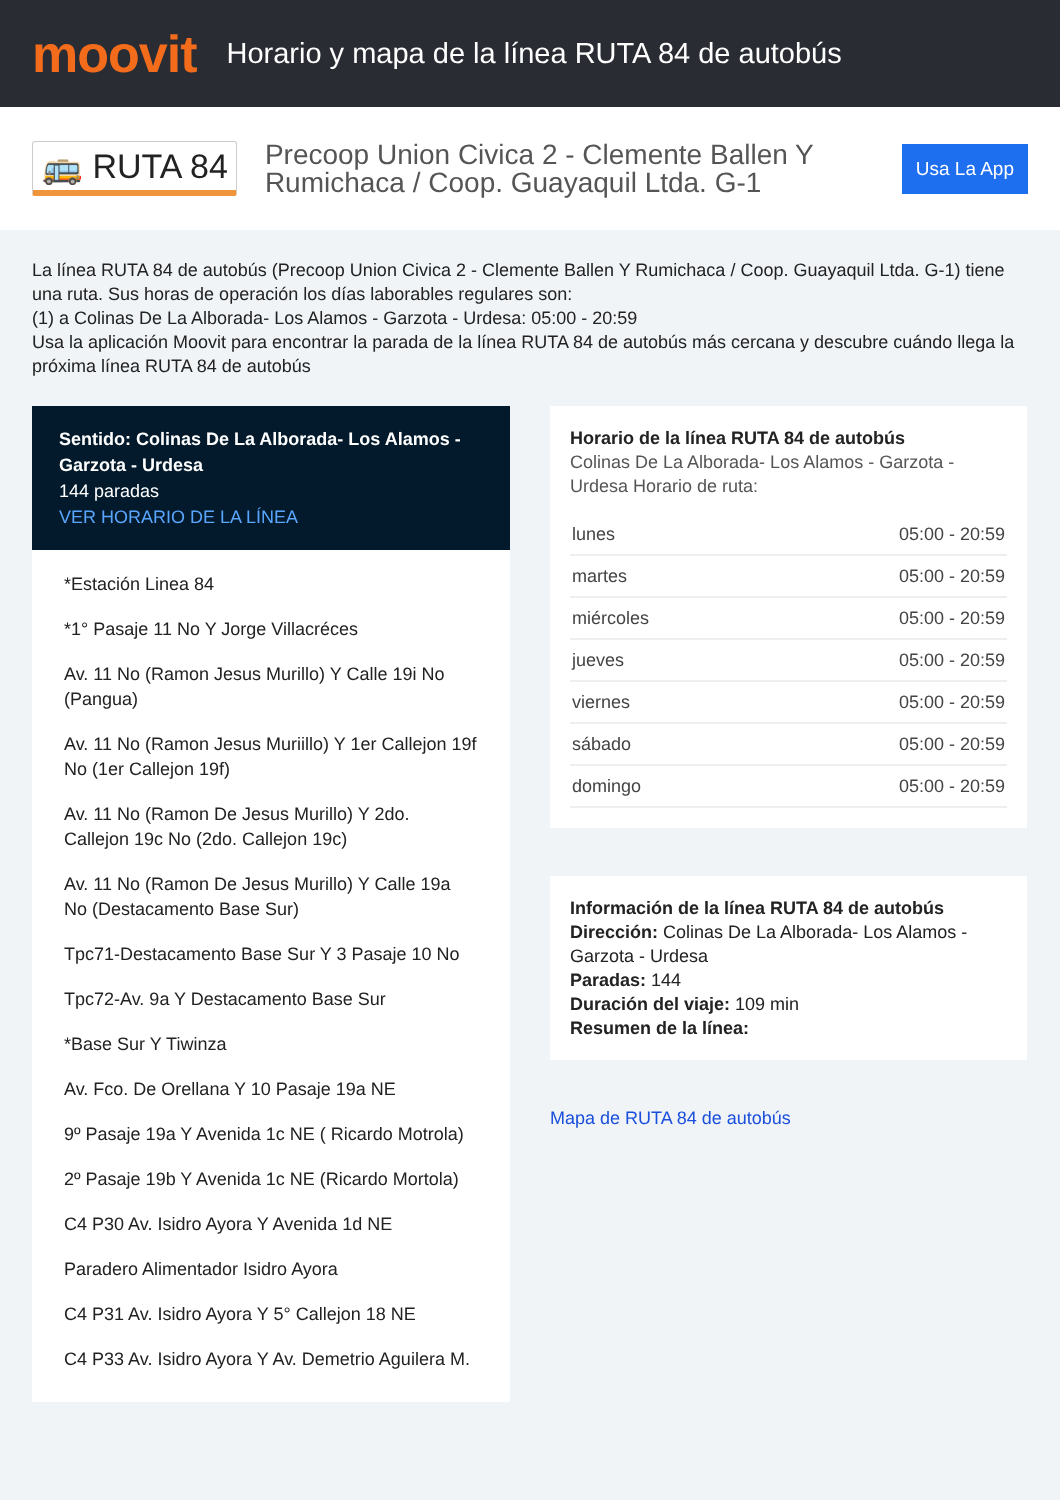moovit
Horario y mapa de la línea RUTA 84 de autobús
🚌 RUTA 84
Precoop Union Civica 2 - Clemente Ballen Y Rumichaca / Coop. Guayaquil Ltda. G-1
Usa La App
La línea RUTA 84 de autobús (Precoop Union Civica 2 - Clemente Ballen Y Rumichaca / Coop. Guayaquil Ltda. G-1) tiene una ruta. Sus horas de operación los días laborables regulares son:
(1) a Colinas De La Alborada- Los Alamos - Garzota - Urdesa: 05:00 - 20:59
Usa la aplicación Moovit para encontrar la parada de la línea RUTA 84 de autobús más cercana y descubre cuándo llega la próxima línea RUTA 84 de autobús
Sentido: Colinas De La Alborada- Los Alamos - Garzota - Urdesa
144 paradas
VER HORARIO DE LA LÍNEA
*Estación Linea 84
*1° Pasaje 11 No Y Jorge Villacréces
Av. 11 No (Ramon Jesus Murillo) Y Calle 19i No (Pangua)
Av. 11 No (Ramon Jesus Muriillo) Y 1er Callejon 19f No (1er Callejon 19f)
Av. 11 No (Ramon De Jesus Murillo) Y 2do. Callejon 19c No (2do. Callejon 19c)
Av. 11 No (Ramon De Jesus Murillo) Y Calle 19a No (Destacamento Base Sur)
Tpc71-Destacamento Base Sur Y 3 Pasaje 10 No
Tpc72-Av. 9a Y Destacamento Base Sur
*Base Sur Y Tiwinza
Av. Fco. De Orellana Y 10 Pasaje 19a NE
9º Pasaje 19a Y Avenida 1c NE ( Ricardo Motrola)
2º Pasaje 19b Y Avenida 1c NE (Ricardo Mortola)
C4 P30 Av. Isidro Ayora Y Avenida 1d NE
Paradero Alimentador Isidro Ayora
C4 P31 Av. Isidro Ayora Y 5° Callejon 18 NE
C4 P33 Av. Isidro Ayora Y Av. Demetrio Aguilera M.
Horario de la línea RUTA 84 de autobús
Colinas De La Alborada- Los Alamos - Garzota - Urdesa Horario de ruta:
| lunes | 05:00 - 20:59 |
| martes | 05:00 - 20:59 |
| miércoles | 05:00 - 20:59 |
| jueves | 05:00 - 20:59 |
| viernes | 05:00 - 20:59 |
| sábado | 05:00 - 20:59 |
| domingo | 05:00 - 20:59 |
Información de la línea RUTA 84 de autobús
Dirección: Colinas De La Alborada- Los Alamos - Garzota - Urdesa
Paradas: 144
Duración del viaje: 109 min
Resumen de la línea:
Mapa de RUTA 84 de autobús